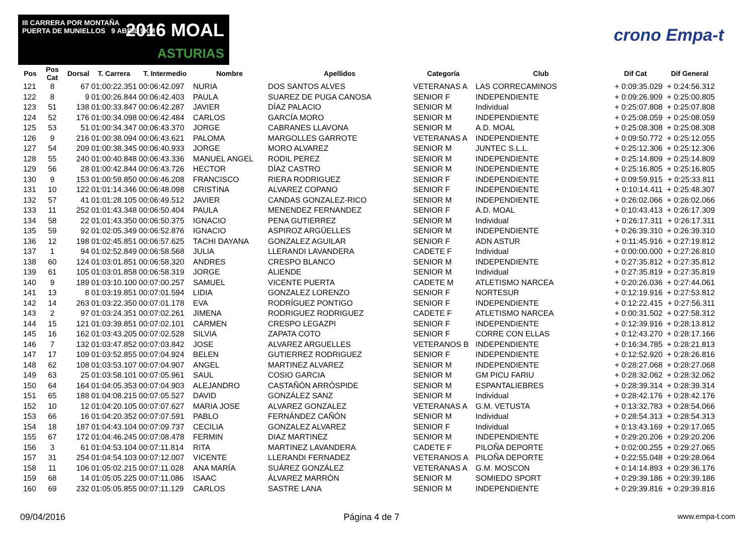III CARRERA POR MONTAÑA
PUERTA DE MUNIELLOS 9 ABRIL 9KM
2016 MOAL
ASTURIAS
crono Empa-t
| Pos | Pos Cat | Dorsal | T. Carrera | T. Intermedio | Nombre | Apellidos | Categoría | Club | Dif Cat | Dif General |
| --- | --- | --- | --- | --- | --- | --- | --- | --- | --- | --- |
| 121 | 8 | 67 | 01:00:22.351 | 00:06:42.097 | NURIA | DOS SANTOS ALVES | VETERANAS A | LAS CORRECAMINOS | + 0:09:35.029 | + 0:24:56.312 |
| 122 | 8 | 9 | 01:00:26.844 | 00:06:42.403 | PAULA | SUAREZ DE PUGA CANOSA | SENIOR F | INDEPENDIENTE | + 0:09:26.909 | + 0:25:00.805 |
| 123 | 51 | 138 | 01:00:33.847 | 00:06:42.287 | JAVIER | DÍAZ PALACIO | SENIOR M | Individual | + 0:25:07.808 | + 0:25:07.808 |
| 124 | 52 | 176 | 01:00:34.098 | 00:06:42.484 | CARLOS | GARCÍA MORO | SENIOR M | INDEPENDIENTE | + 0:25:08.059 | + 0:25:08.059 |
| 125 | 53 | 51 | 01:00:34.347 | 00:06:43.370 | JORGE | CABRANES LLAVONA | SENIOR M | A.D. MOAL | + 0:25:08.308 | + 0:25:08.308 |
| 126 | 9 | 216 | 01:00:38.094 | 00:06:43.621 | PALOMA | MARGOLLES GARROTE | VETERANAS A | INDEPENDIENTE | + 0:09:50.772 | + 0:25:12.055 |
| 127 | 54 | 209 | 01:00:38.345 | 00:06:40.933 | JORGE | MORO ALVAREZ | SENIOR M | JUNTEC S.L.L. | + 0:25:12.306 | + 0:25:12.306 |
| 128 | 55 | 240 | 01:00:40.848 | 00:06:43.336 | MANUEL ANGEL | RODIL PEREZ | SENIOR M | INDEPENDIENTE | + 0:25:14.809 | + 0:25:14.809 |
| 129 | 56 | 28 | 01:00:42.844 | 00:06:43.726 | HECTOR | DÍAZ CASTRO | SENIOR M | INDEPENDIENTE | + 0:25:16.805 | + 0:25:16.805 |
| 130 | 9 | 153 | 01:00:59.850 | 00:06:46.208 | FRANCISCO | RIERA RODRIGUEZ | SENIOR F | INDEPENDIENTE | + 0:09:59.915 | + 0:25:33.811 |
| 131 | 10 | 122 | 01:01:14.346 | 00:06:48.098 | CRISTINA | ALVAREZ COPANO | SENIOR F | INDEPENDIENTE | + 0:10:14.411 | + 0:25:48.307 |
| 132 | 57 | 41 | 01:01:28.105 | 00:06:49.512 | JAVIER | CANDAS GONZALEZ-RICO | SENIOR M | INDEPENDIENTE | + 0:26:02.066 | + 0:26:02.066 |
| 133 | 11 | 252 | 01:01:43.348 | 00:06:50.404 | PAULA | MENENDEZ FERNANDEZ | SENIOR F | A.D. MOAL | + 0:10:43.413 | + 0:26:17.309 |
| 134 | 58 | 22 | 01:01:43.350 | 00:06:50.375 | IGNACIO | PENA GUTIERREZ | SENIOR M | Individual | + 0:26:17.311 | + 0:26:17.311 |
| 135 | 59 | 92 | 01:02:05.349 | 00:06:52.876 | IGNACIO | ASPIROZ ARGÜELLES | SENIOR M | INDEPENDIENTE | + 0:26:39.310 | + 0:26:39.310 |
| 136 | 12 | 198 | 01:02:45.851 | 00:06:57.625 | TACHI DAYANA | GONZALEZ AGUILAR | SENIOR F | ADN ASTUR | + 0:11:45.916 | + 0:27:19.812 |
| 137 | 1 | 94 | 01:02:52.849 | 00:06:58.568 | JULIA | LLERANDI LAVANDERA | CADETE F | Individual | + 0:00:00.000 | + 0:27:26.810 |
| 138 | 60 | 124 | 01:03:01.851 | 00:06:58.320 | ANDRES | CRESPO BLANCO | SENIOR M | INDEPENDIENTE | + 0:27:35.812 | + 0:27:35.812 |
| 139 | 61 | 105 | 01:03:01.858 | 00:06:58.319 | JORGE | ALIENDE | SENIOR M | Individual | + 0:27:35.819 | + 0:27:35.819 |
| 140 | 9 | 189 | 01:03:10.100 | 00:07:00.257 | SAMUEL | VICENTE PUERTA | CADETE M | ATLETISMO NARCEA | + 0:20:26.036 | + 0:27:44.061 |
| 141 | 13 | 8 | 01:03:19.851 | 00:07:01.594 | LIDIA | GONZALEZ LORENZO | SENIOR F | NORTESUR | + 0:12:19.916 | + 0:27:53.812 |
| 142 | 14 | 263 | 01:03:22.350 | 00:07:01.178 | EVA | RODRÍGUEZ PONTIGO | SENIOR F | INDEPENDIENTE | + 0:12:22.415 | + 0:27:56.311 |
| 143 | 2 | 97 | 01:03:24.351 | 00:07:02.261 | JIMENA | RODRIGUEZ RODRIGUEZ | CADETE F | ATLETISMO NARCEA | + 0:00:31.502 | + 0:27:58.312 |
| 144 | 15 | 121 | 01:03:39.851 | 00:07:02.101 | CARMEN | CRESPO LEGAZPI | SENIOR F | INDEPENDIENTE | + 0:12:39.916 | + 0:28:13.812 |
| 145 | 16 | 162 | 01:03:43.205 | 00:07:02.528 | SILVIA | ZAPATA COTO | SENIOR F | CORRE CON ELLAS | + 0:12:43.270 | + 0:28:17.166 |
| 146 | 7 | 132 | 01:03:47.852 | 00:07:03.842 | JOSE | ALVAREZ ARGUELLES | VETERANOS B | INDEPENDIENTE | + 0:16:34.785 | + 0:28:21.813 |
| 147 | 17 | 109 | 01:03:52.855 | 00:07:04.924 | BELEN | GUTIERREZ RODRIGUEZ | SENIOR F | INDEPENDIENTE | + 0:12:52.920 | + 0:28:26.816 |
| 148 | 62 | 108 | 01:03:53.107 | 00:07:04.907 | ANGEL | MARTINEZ ALVAREZ | SENIOR M | INDEPENDIENTE | + 0:28:27.068 | + 0:28:27.068 |
| 149 | 63 | 25 | 01:03:58.101 | 00:07:05.961 | SAUL | COSIO GARCIA | SENIOR M | GM PICU FARIU | + 0:28:32.062 | + 0:28:32.062 |
| 150 | 64 | 164 | 01:04:05.353 | 00:07:04.903 | ALEJANDRO | CASTAÑÓN ARRÓSPIDE | SENIOR M | ESPANTALIEBRES | + 0:28:39.314 | + 0:28:39.314 |
| 151 | 65 | 188 | 01:04:08.215 | 00:07:05.527 | DAVID | GONZÁLEZ SANZ | SENIOR M | Individual | + 0:28:42.176 | + 0:28:42.176 |
| 152 | 10 | 12 | 01:04:20.105 | 00:07:07.627 | MARIA JOSE | ALVAREZ GONZALEZ | VETERANAS A | G.M. VETUSTA | + 0:13:32.783 | + 0:28:54.066 |
| 153 | 66 | 16 | 01:04:20.352 | 00:07:07.591 | PABLO | FERNÁNDEZ CAÑÓN | SENIOR M | Individual | + 0:28:54.313 | + 0:28:54.313 |
| 154 | 18 | 187 | 01:04:43.104 | 00:07:09.737 | CECILIA | GONZALEZ ALVAREZ | SENIOR F | Individual | + 0:13:43.169 | + 0:29:17.065 |
| 155 | 67 | 172 | 01:04:46.245 | 00:07:08.478 | FERMIN | DIAZ MARTINEZ | SENIOR M | INDEPENDIENTE | + 0:29:20.206 | + 0:29:20.206 |
| 156 | 3 | 61 | 01:04:53.104 | 00:07:11.814 | RITA | MARTINEZ LAVANDERA | CADETE F | PILOÑA DEPORTE | + 0:02:00.255 | + 0:29:27.065 |
| 157 | 31 | 254 | 01:04:54.103 | 00:07:12.007 | VICENTE | LLERANDI FERNADEZ | VETERANOS A | PILOÑA DEPORTE | + 0:22:55.048 | + 0:29:28.064 |
| 158 | 11 | 106 | 01:05:02.215 | 00:07:11.028 | ANA MARÍA | SUÁREZ GONZÁLEZ | VETERANAS A | G.M. MOSCON | + 0:14:14.893 | + 0:29:36.176 |
| 159 | 68 | 14 | 01:05:05.225 | 00:07:11.086 | ISAAC | ÁLVAREZ MARRÓN | SENIOR M | SOMIEDO SPORT | + 0:29:39.186 | + 0:29:39.186 |
| 160 | 69 | 232 | 01:05:05.855 | 00:07:11.129 | CARLOS | SASTRE LANA | SENIOR M | INDEPENDIENTE | + 0:29:39.816 | + 0:29:39.816 |
09/04/2016 Página 4 de 7 www.empa-t.com